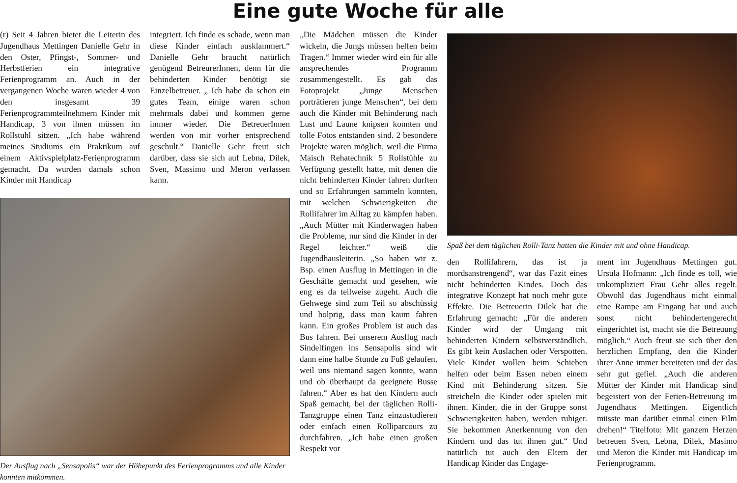Eine gute Woche für alle
(r) Seit 4 Jahren bietet die Leiterin des Jugendhaus Mettingen Danielle Gehr in den Oster, Pfingst-, Sommer- und Herbstferien ein integrative Ferienprogramm an. Auch in der vergangenen Woche waren wieder 4 von den insgesamt 39 Ferienprogrammteilnehmern Kinder mit Handicap, 3 von ihnen müssen im Rollstuhl sitzen. „Ich habe während meines Studiums ein Praktikum auf einem Aktivspielplatz-Ferienprogramm gemacht. Da wurden damals schon Kinder mit Handicap
integriert. Ich finde es schade, wenn man diese Kinder einfach ausklammert.“ Danielle Gehr braucht natürlich genügend BetreurerInnen, denn für die behinderten Kinder benötigt sie Einzelbetreuer. „ Ich habe da schon ein gutes Team, einige waren schon mehrmals dabei und kommen gerne immer wieder. Die BetreuerInnen werden von mir vorher entsprechend geschult.“ Danielle Gehr freut sich darüber, dass sie sich auf Lebna, Dilek, Sven, Massimo und Meron verlassen kann.
Der Ausflug nach „Sensapolis“ war der Höhepunkt des Ferienprogramms und alle Kinder konnten mitkommen.
„Die Mädchen müssen die Kinder wickeln, die Jungs müssen helfen beim Tragen.“ Immer wieder wird ein für alle ansprechendes Programm zusammengestellt. Es gab das Fotoprojekt „Junge Menschen porträtieren junge Menschen“, bei dem auch die Kinder mit Behinderung nach Lust und Laune knipsen konnten und tolle Fotos entstanden sind. 2 besondere Projekte waren möglich, weil die Firma Maisch Rehatechnik 5 Rollstühle zu Verfügung gestellt hatte, mit denen die nicht behinderten Kinder fahren durften und so Erfahrungen sammeln konnten, mit welchen Schwierigkeiten die Rollifahrer im Alltag zu kämpfen haben. „Auch Mütter mit Kinderwagen haben die Probleme, nur sind die Kinder in der Regel leichter.“ weiß die Jugendhausleiterin. „So haben wir z. Bsp. einen Ausflug in Mettingen in die Geschäfte gemacht und gesehen, wie eng es da teilweise zugeht. Auch die Gehwege sind zum Teil so abschüssig und holprig, dass man kaum fahren kann. Ein großes Problem ist auch das Bus fahren. Bei unserem Ausflug nach Sindelfingen ins Sensapolis sind wir dann eine halbe Stunde zu Fuß gelaufen, weil uns niemand sagen konnte, wann und ob überhaupt da geeignete Busse fahren.“ Aber es hat den Kindern auch Spaß gemacht, bei der täglichen Rolli-Tanzgruppe einen Tanz einzustudieren oder einfach einen Rolliparcours zu durchfahren. „Ich habe einen großen Respekt vor
Spaß bei dem täglichen Rolli-Tanz hatten die Kinder mit und ohne Handicap.
den Rollifahrern, das ist ja mordsanstrengend“, war das Fazit eines nicht behinderten Kindes. Doch das integrative Konzept hat noch mehr gute Effekte. Die Betreuerin Dilek hat die Erfahrung gemacht: „Für die anderen Kinder wird der Umgang mit behinderten Kindern selbstverständlich. Es gibt kein Auslachen oder Verspotten. Viele Kinder wollen beim Schieben helfen oder beim Essen neben einem Kind mit Behinderung sitzen. Sie streicheln die Kinder oder spielen mit ihnen. Kinder, die in der Gruppe sonst Schwierigkeiten haben, werden ruhiger. Sie bekommen Anerkennung von den Kindern und das tut ihnen gut.“ Und natürlich tut auch den Eltern der Handicap Kinder das Engage-
ment im Jugendhaus Mettingen gut. Ursula Hofmann: „Ich finde es toll, wie unkompliziert Frau Gehr alles regelt. Obwohl das Jugendhaus nicht einmal eine Rampe am Eingang hat und auch sonst nicht behindertengerecht eingerichtet ist, macht sie die Betreuung möglich.“ Auch freut sie sich über den herzlichen Empfang, den die Kinder ihrer Anne immer bereiteten und der das sehr gut gefiel. „Auch die anderen Mütter der Kinder mit Handicap sind begeistert von der Ferien-Betreuung im Jugendhaus Mettingen. Eigentlich müsste man darüber einmal einen Film drehen!“ Titelfoto: Mit ganzem Herzen betreuen Sven, Lebna, Dilek, Masimo und Meron die Kinder mit Handicap im Ferienprogramm.